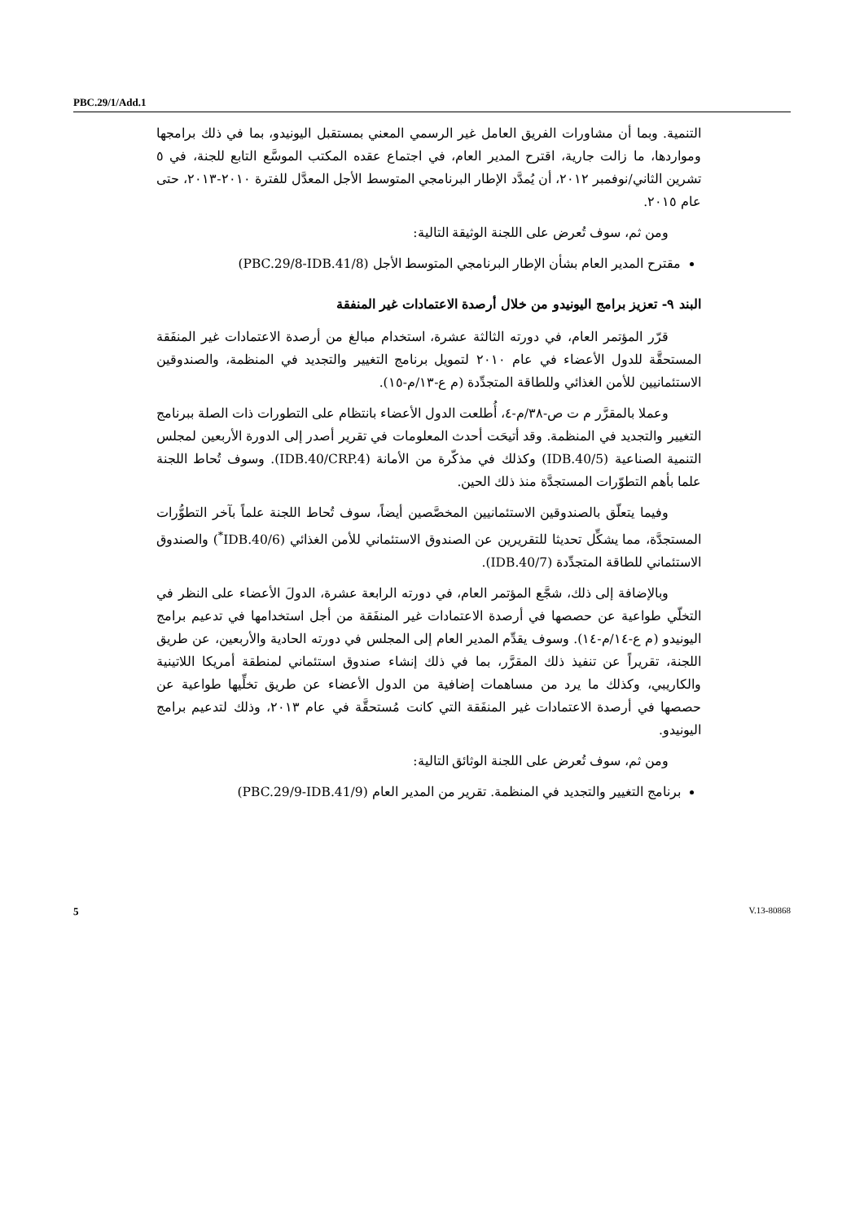PBC.29/1/Add.1
التنمية. وبما أن مشاورات الفريق العامل غير الرسمي المعني بمستقبل اليونيدو، بما في ذلك برامجها ومواردها، ما زالت جارية، اقترح المدير العام، في اجتماع عقده المكتب الموسَّع التابع للجنة، في ٥ تشرين الثاني/نوفمبر ٢٠١٢، أن يُمدَّد الإطار البرنامجي المتوسط الأجل المعدَّل للفترة ٢٠١٠-٢٠١٣، حتى عام ٢٠١٥.
ومن ثم، سوف تُعرض على اللجنة الوثيقة التالية:
مقترح المدير العام بشأن الإطار البرنامجي المتوسط الأجل (PBC.29/8-IDB.41/8)
البند ٩- تعزيز برامج اليونيدو من خلال أرصدة الاعتمادات غير المنفقة
قرّر المؤتمر العام، في دورته الثالثة عشرة، استخدام مبالغ من أرصدة الاعتمادات غير المنفَقة المستحقَّة للدول الأعضاء في عام ٢٠١٠ لتمويل برنامج التغيير والتجديد في المنظمة، والصندوقين الاستئمانيين للأمن الغذائي وللطاقة المتجدِّدة (م ع-١٣/م-١٥).
وعملا بالمقرَّر م ت ص-٣٨/م-٤، أُطلعت الدول الأعضاء بانتظام على التطورات ذات الصلة ببرنامج التغيير والتجديد في المنظمة. وقد أتيحَت أحدث المعلومات في تقرير أصدر إلى الدورة الأربعين لمجلس التنمية الصناعية (IDB.40/5) وكذلك في مذكّرة من الأمانة (IDB.40/CRP.4). وسوف تُحاط اللجنة علما بأهم التطوّرات المستجدَّة منذ ذلك الحين.
وفيما يتعلّق بالصندوقين الاستئمانيين المخصَّصين أيضاً، سوف تُحاط اللجنة علماً بآخر التطوُّرات المستجدَّة، مما يشكِّل تحديثا للتقريرين عن الصندوق الاستئماني للأمن الغذائي (IDB.40/6<sup>*</sup>) والصندوق الاستئماني للطاقة المتجدِّدة (IDB.40/7).
وبالإضافة إلى ذلك، شجَّع المؤتمر العام، في دورته الرابعة عشرة، الدولَ الأعضاء على النظر في التخلّي طواعية عن حصصها في أرصدة الاعتمادات غير المنفَقة من أجل استخدامها في تدعيم برامج اليونيدو (م ع-١٤/م-١٤). وسوف يقدِّم المدير العام إلى المجلس في دورته الحادية والأربعين، عن طريق اللجنة، تقريراً عن تنفيذ ذلك المقرَّر، بما في ذلك إنشاء صندوق استئماني لمنطقة أمريكا اللاتينية والكاريبي، وكذلك ما يرد من مساهمات إضافية من الدول الأعضاء عن طريق تخلِّيها طواعية عن حصصها في أرصدة الاعتمادات غير المنفَقة التي كانت مُستحقَّة في عام ٢٠١٣، وذلك لتدعيم برامج اليونيدو.
ومن ثم، سوف تُعرض على اللجنة الوثائق التالية:
برنامج التغيير والتجديد في المنظمة. تقرير من المدير العام (PBC.29/9-IDB.41/9)
5 V.13-80868